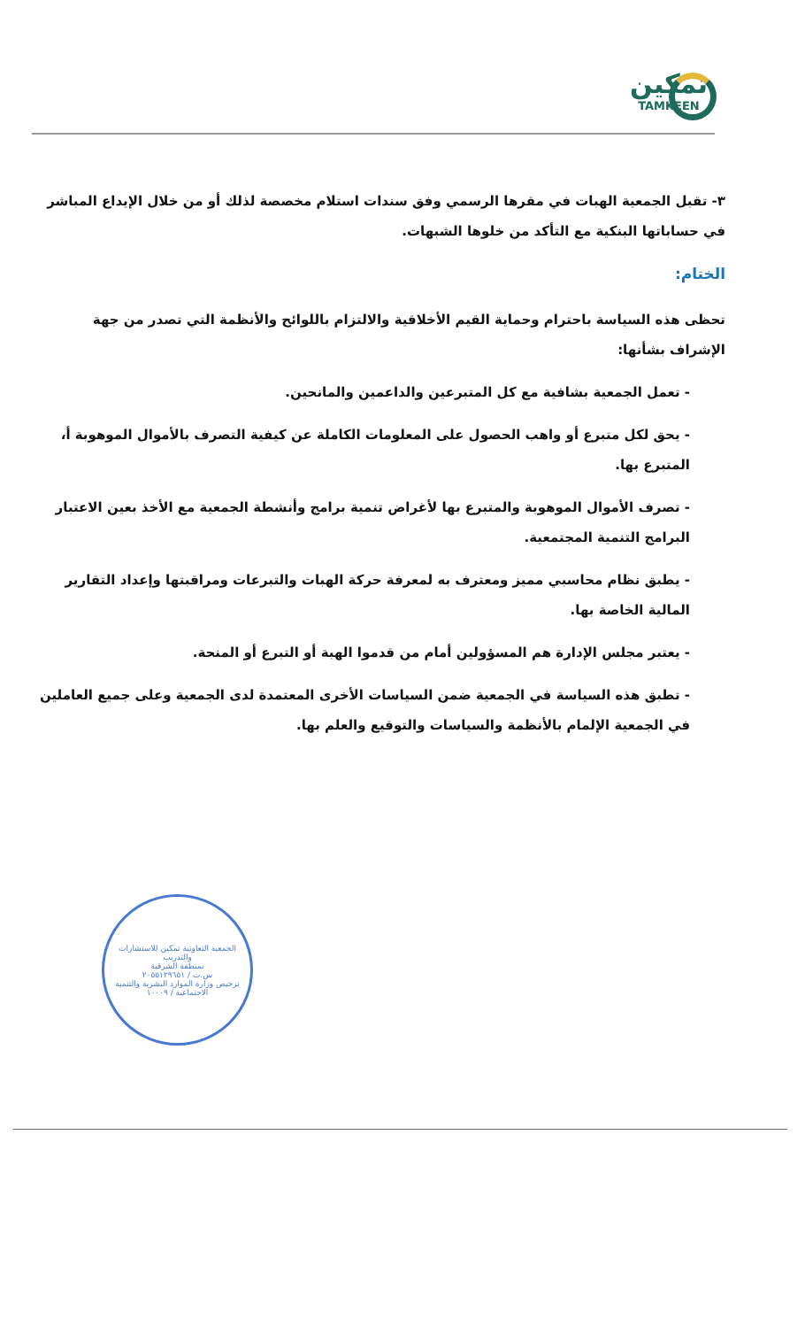تمكين
TAMKEEN
٣- تقبل الجمعية الهبات في مقرها الرسمي وفق سندات استلام مخصصة لذلك أو من خلال الإيداع المباشر في حساباتها البنكية مع التأكد من خلوها الشبهات.
الختام:
تحظى هذه السياسة باحترام وحماية القيم الأخلاقية والالتزام باللوائح والأنظمة التي تصدر من جهة الإشراف بشأنها:
- تعمل الجمعية بشافية مع كل المتبرعين والداعمين والمانحين.
- يحق لكل متبرع أو واهب الحصول على المعلومات الكاملة عن كيفية التصرف بالأموال الموهوبة أ، المتبرع بها.
- تصرف الأموال الموهوبة والمتبرع بها لأغراض تنمية برامج وأنشطة الجمعية مع الأخذ بعين الاعتبار البرامج التنمية المجتمعية.
- يطبق نظام محاسبي مميز ومعترف به لمعرفة حركة الهبات والتبرعات ومراقبتها وإعداد التقارير المالية الخاصة بها.
- يعتبر مجلس الإدارة هم المسؤولين أمام من قدموا الهبة أو التبرع أو المنحة.
- تطبق هذه السياسة في الجمعية ضمن السياسات الأخرى المعتمدة لدى الجمعية وعلى جميع العاملين في الجمعية الإلمام بالأنظمة والسياسات والتوقيع والعلم بها.
الجمعية التعاونية تمكين للاستشارات والتدريب
بمنطقة الشرقية
س.ت / ٢٠٥٥١٢٩٦٥١
ترخيص وزارة الموارد البشرية والتنمية الاجتماعية / ١٠٠٠٩